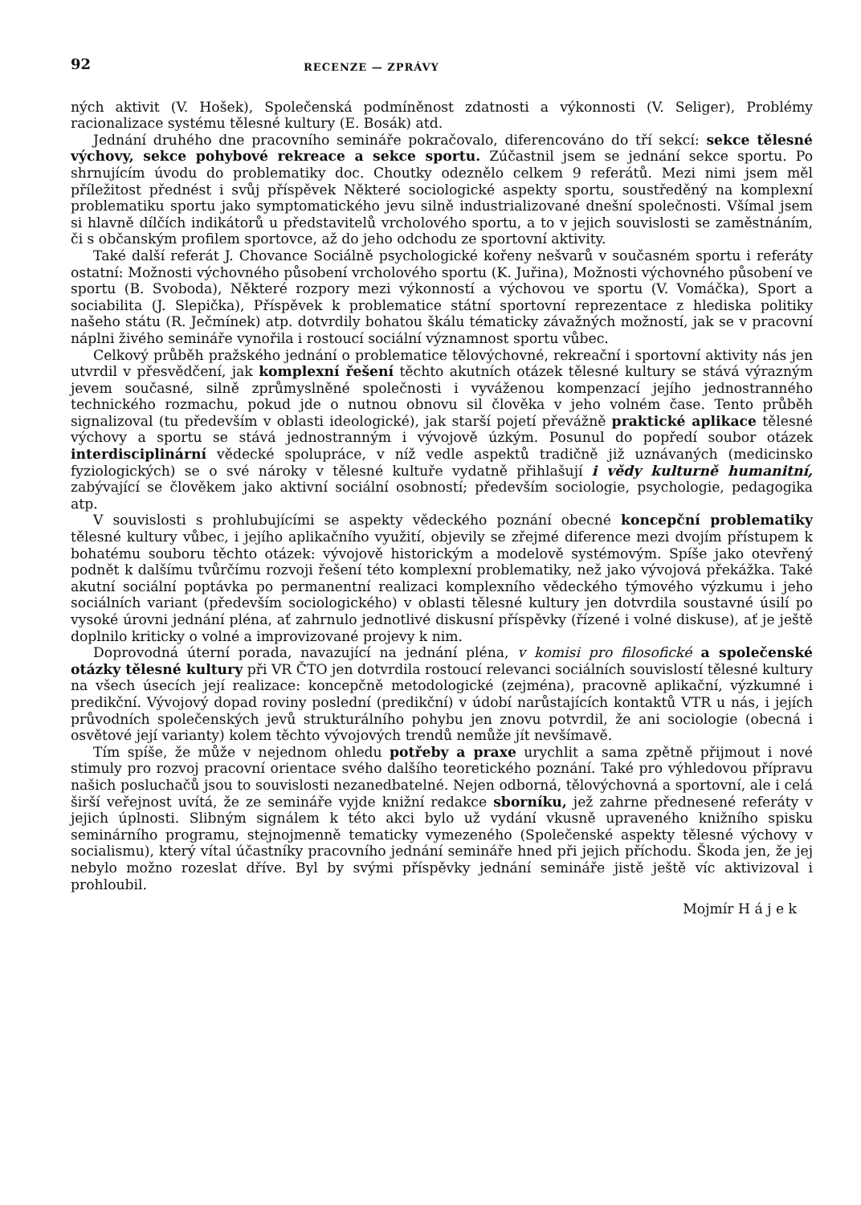92 RECENZE — ZPRÁVY
ných aktivit (V. Hošek), Společenská podmíněnost zdatnosti a výkonnosti (V. Seliger), Problémy racionalizace systému tělesné kultury (E. Bosák) atd.
Jednání druhého dne pracovního semináře pokračovalo, diferencováno do tří sekcí: sekce tělesné výchovy, sekce pohybové rekreace a sekce sportu. Zúčastnil jsem se jednání sekce sportu. Po shrnujícím úvodu do problematiky doc. Choutky odeznělo celkem 9 referátů. Mezi nimi jsem měl příležitost přednést i svůj příspěvek Některé sociologické aspekty sportu, soustředěný na komplexní problematiku sportu jako symptomatického jevu silně industrializované dnešní společnosti. Všímal jsem si hlavně dílčích indikátorů u představitelů vrcholového sportu, a to v jejich souvislosti se zaměstnáním, či s občanským profilem sportovce, až do jeho odchodu ze sportovní aktivity.
Také další referát J. Chovance Sociálně psychologické kořeny nešvarů v současném sportu i referáty ostatní: Možnosti výchovného působení vrcholového sportu (K. Juřina), Možnosti výchovného působení ve sportu (B. Svoboda), Některé rozpory mezi výkonností a výchovou ve sportu (V. Vomáčka), Sport a sociabilita (J. Slepička), Příspěvek k problematice státní sportovní reprezentace z hlediska politiky našeho státu (R. Ječmínek) atp. dotvrdily bohatou škálu tématicky závažných možností, jak se v pracovní náplni živého semináře vynořila i rostoucí sociální významnost sportu vůbec.
Celkový průběh pražského jednání o problematice tělovýchovné, rekreační i sportovní aktivity nás jen utvrdil v přesvědčení, jak komplexní řešení těchto akutních otázek tělesné kultury se stává výrazným jevem současné, silně zprůmyslněné společnosti i vyváženou kompenzací jejího jednostranného technického rozmachu, pokud jde o nutnou obnovu sil člověka v jeho volném čase. Tento průběh signalizoval (tu především v oblasti ideologické), jak starší pojetí převážně praktické aplikace tělesné výchovy a sportu se stává jednostranným i vývojově úzkým. Posunul do popředí soubor otázek interdisciplinární vědecké spolupráce, v níž vedle aspektů tradičně již uznávaných (medicinsko fyziologických) se o své nároky v tělesné kultuře vydatně přihlašují i vědy kulturně humanitní, zabývající se člověkem jako aktivní sociální osobností; především sociologie, psychologie, pedagogika atp.
V souvislosti s prohlubujícími se aspekty vědeckého poznání obecné koncepční problematiky tělesné kultury vůbec, i jejího aplikačního využití, objevily se zřejmé diference mezi dvojím přístupem k bohatému souboru těchto otázek: vývojově historickým a modelově systémovým. Spíše jako otevřený podnět k dalšímu tvůrčímu rozvoji řešení této komplexní problematiky, než jako vývojová překážka. Také akutní sociální poptávka po permanentní realizaci komplexního vědeckého týmového výzkumu i jeho sociálních variant (především sociologického) v oblasti tělesné kultury jen dotvrdila soustavné úsilí po vysoké úrovni jednání pléna, ať zahrnulo jednotlivé diskusní příspěvky (řízené i volné diskuse), ať je ještě doplnilo kriticky o volné a improvizované projevy k nim.
Doprovodná úterní porada, navazující na jednání pléna, v komisi pro filosofické a společenské otázky tělesné kultury při VR ČTO jen dotvrdila rostoucí relevanci sociálních souvislostí tělesné kultury na všech úsecích její realizace: koncepčně metodologické (zejména), pracovně aplikační, výzkumné i predikční. Vývojový dopad roviny poslední (predikční) v údobí narůstajících kontaktů VTR u nás, i jejích průvodních společenských jevů strukturálního pohybu jen znovu potvrdil, že ani sociologie (obecná i osvětové její varianty) kolem těchto vývojových trendů nemůže jít nevšímavě.
Tím spíše, že může v nejednom ohledu potřeby a praxe urychlit a sama zpětně přijmout i nové stimuly pro rozvoj pracovní orientace svého dalšího teoretického poznání. Také pro výhledovou přípravu našich posluchačů jsou to souvislosti nezanedbatelné. Nejen odborná, tělovýchovná a sportovní, ale i celá širší veřejnost uvítá, že ze semináře vyjde knižní redakce sborníku, jež zahrne přednesené referáty v jejich úplnosti. Slibným signálem k této akci bylo už vydání vkusně upraveného knižního spisku seminárního programu, stejnojmenně tematicky vymezeného (Společenské aspekty tělesné výchovy v socialismu), který vítal účastníky pracovního jednání semináře hned při jejich příchodu. Škoda jen, že jej nebylo možno rozeslat dříve. Byl by svými příspěvky jednání semináře jistě ještě víc aktivizoval i prohloubil.
Mojmír H á j e k